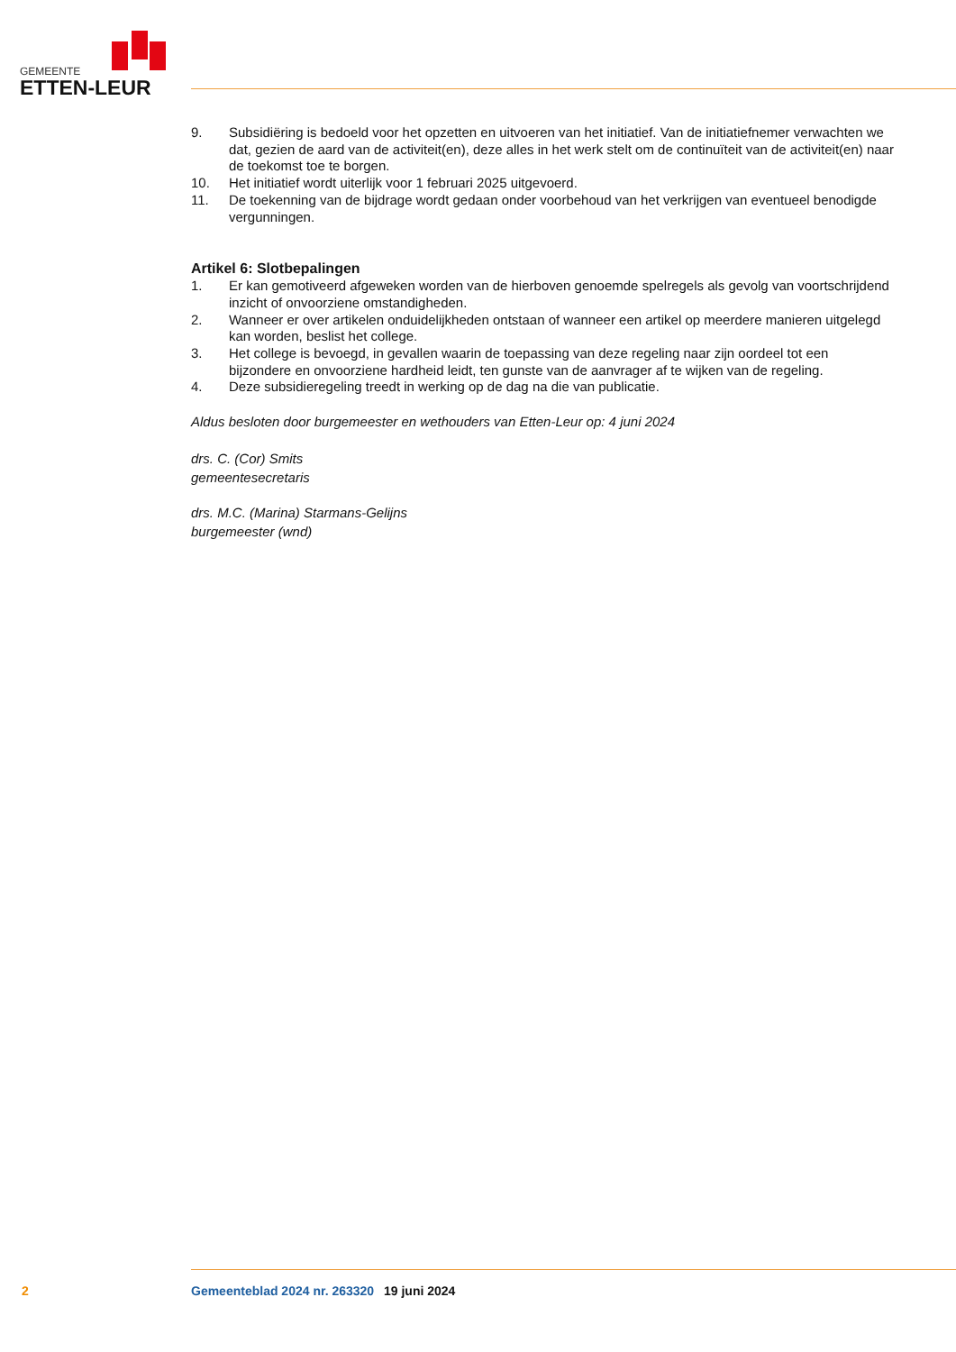GEMEENTE
ETTEN-LEUR
9. Subsidiëring is bedoeld voor het opzetten en uitvoeren van het initiatief. Van de initiatiefnemer verwachten we dat, gezien de aard van de activiteit(en), deze alles in het werk stelt om de continuïteit van de activiteit(en) naar de toekomst toe te borgen.
10. Het initiatief wordt uiterlijk voor 1 februari 2025 uitgevoerd.
11. De toekenning van de bijdrage wordt gedaan onder voorbehoud van het verkrijgen van eventueel benodigde vergunningen.
Artikel 6: Slotbepalingen
1. Er kan gemotiveerd afgeweken worden van de hierboven genoemde spelregels als gevolg van voortschrijdend inzicht of onvoorziene omstandigheden.
2. Wanneer er over artikelen onduidelijkheden ontstaan of wanneer een artikel op meerdere manieren uitgelegd kan worden, beslist het college.
3. Het college is bevoegd, in gevallen waarin de toepassing van deze regeling naar zijn oordeel tot een bijzondere en onvoorziene hardheid leidt, ten gunste van de aanvrager af te wijken van de regeling.
4. Deze subsidieregeling treedt in werking op de dag na die van publicatie.
Aldus besloten door burgemeester en wethouders van Etten-Leur op: 4 juni 2024
drs. C. (Cor) Smits
gemeentesecretaris
drs. M.C. (Marina) Starmans-Gelijns
burgemeester (wnd)
2 Gemeenteblad 2024 nr. 263320 19 juni 2024